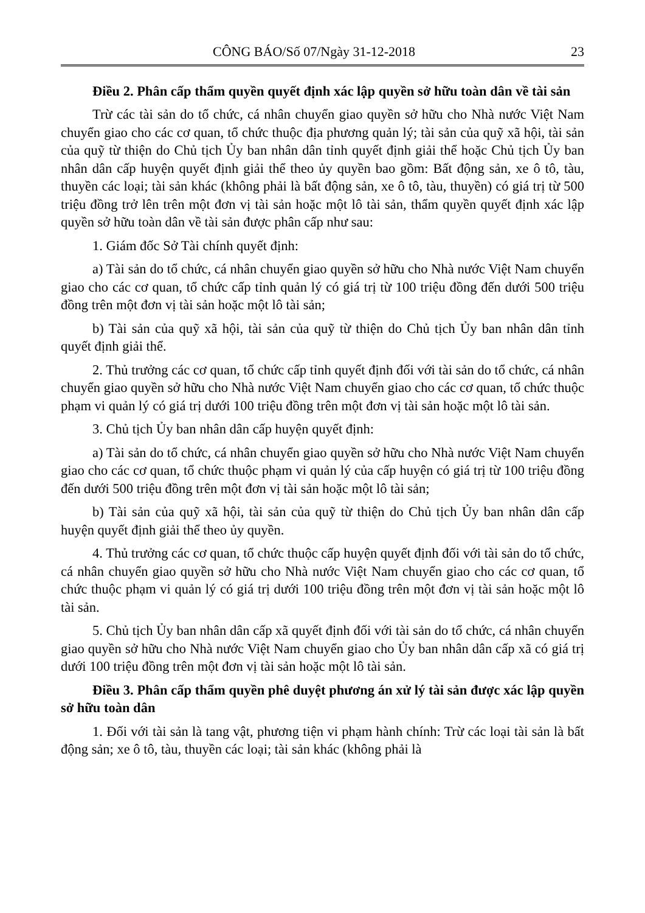CÔNG BÁO/Số 07/Ngày 31-12-2018 23
Điều 2. Phân cấp thẩm quyền quyết định xác lập quyền sở hữu toàn dân về tài sản
Trừ các tài sản do tổ chức, cá nhân chuyển giao quyền sở hữu cho Nhà nước Việt Nam chuyển giao cho các cơ quan, tổ chức thuộc địa phương quản lý; tài sản của quỹ xã hội, tài sản của quỹ từ thiện do Chủ tịch Ủy ban nhân dân tỉnh quyết định giải thể hoặc Chủ tịch Ủy ban nhân dân cấp huyện quyết định giải thể theo ủy quyền bao gồm: Bất động sản, xe ô tô, tàu, thuyền các loại; tài sản khác (không phải là bất động sản, xe ô tô, tàu, thuyền) có giá trị từ 500 triệu đồng trở lên trên một đơn vị tài sản hoặc một lô tài sản, thẩm quyền quyết định xác lập quyền sở hữu toàn dân về tài sản được phân cấp như sau:
1. Giám đốc Sở Tài chính quyết định:
a) Tài sản do tổ chức, cá nhân chuyển giao quyền sở hữu cho Nhà nước Việt Nam chuyển giao cho các cơ quan, tổ chức cấp tỉnh quản lý có giá trị từ 100 triệu đồng đến dưới 500 triệu đồng trên một đơn vị tài sản hoặc một lô tài sản;
b) Tài sản của quỹ xã hội, tài sản của quỹ từ thiện do Chủ tịch Ủy ban nhân dân tỉnh quyết định giải thể.
2. Thủ trưởng các cơ quan, tổ chức cấp tỉnh quyết định đối với tài sản do tổ chức, cá nhân chuyển giao quyền sở hữu cho Nhà nước Việt Nam chuyển giao cho các cơ quan, tổ chức thuộc phạm vi quản lý có giá trị dưới 100 triệu đồng trên một đơn vị tài sản hoặc một lô tài sản.
3. Chủ tịch Ủy ban nhân dân cấp huyện quyết định:
a) Tài sản do tổ chức, cá nhân chuyển giao quyền sở hữu cho Nhà nước Việt Nam chuyển giao cho các cơ quan, tổ chức thuộc phạm vi quản lý của cấp huyện có giá trị từ 100 triệu đồng đến dưới 500 triệu đồng trên một đơn vị tài sản hoặc một lô tài sản;
b) Tài sản của quỹ xã hội, tài sản của quỹ từ thiện do Chủ tịch Ủy ban nhân dân cấp huyện quyết định giải thể theo ủy quyền.
4. Thủ trưởng các cơ quan, tổ chức thuộc cấp huyện quyết định đối với tài sản do tổ chức, cá nhân chuyển giao quyền sở hữu cho Nhà nước Việt Nam chuyển giao cho các cơ quan, tổ chức thuộc phạm vi quản lý có giá trị dưới 100 triệu đồng trên một đơn vị tài sản hoặc một lô tài sản.
5. Chủ tịch Ủy ban nhân dân cấp xã quyết định đối với tài sản do tổ chức, cá nhân chuyển giao quyền sở hữu cho Nhà nước Việt Nam chuyển giao cho Ủy ban nhân dân cấp xã có giá trị dưới 100 triệu đồng trên một đơn vị tài sản hoặc một lô tài sản.
Điều 3. Phân cấp thẩm quyền phê duyệt phương án xử lý tài sản được xác lập quyền sở hữu toàn dân
1. Đối với tài sản là tang vật, phương tiện vi phạm hành chính: Trừ các loại tài sản là bất động sản; xe ô tô, tàu, thuyền các loại; tài sản khác (không phải là